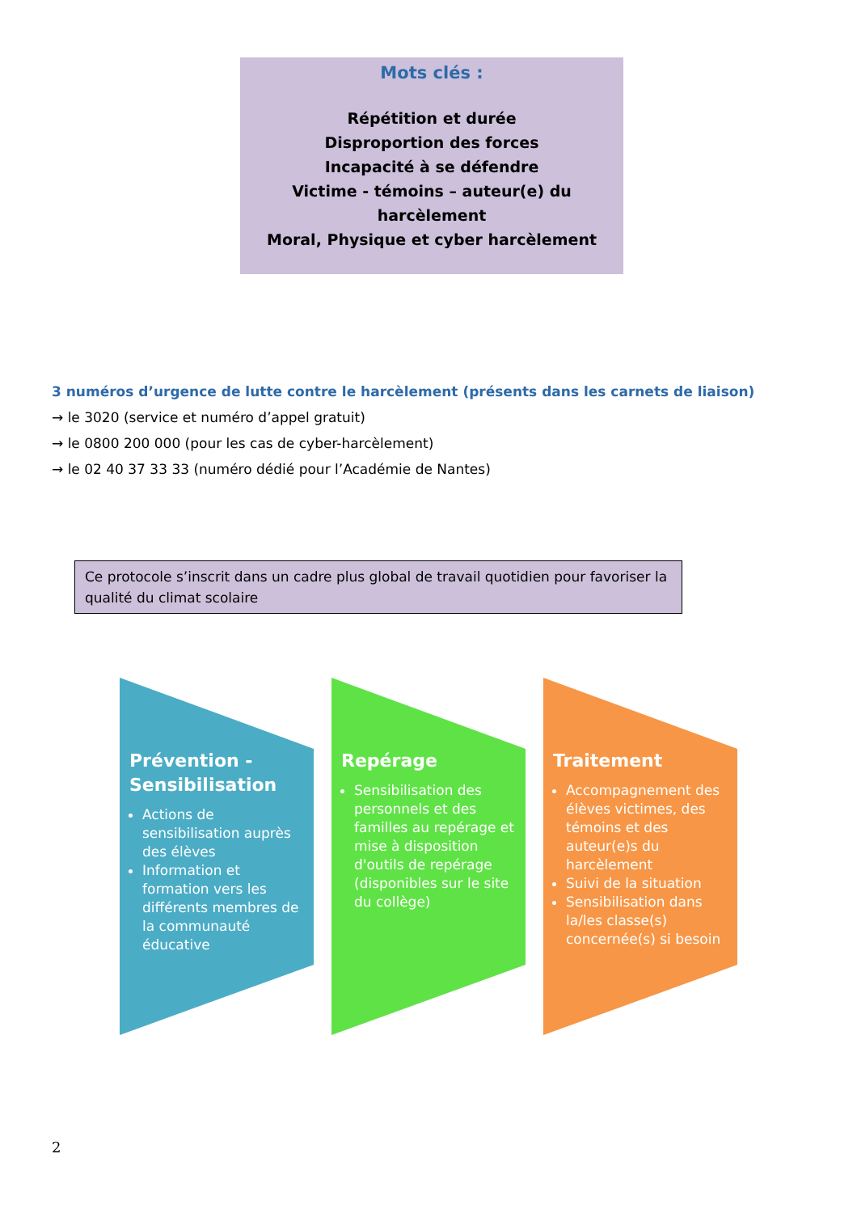Mots clés :
Répétition et durée
Disproportion des forces
Incapacité à se défendre
Victime - témoins – auteur(e) du harcèlement
Moral, Physique et cyber harcèlement
3 numéros d’urgence de lutte contre le harcèlement (présents dans les carnets de liaison)
→ le 3020 (service et numéro d’appel gratuit)
→ le 0800 200 000 (pour les cas de cyber-harcèlement)
→ le 02 40 37 33 33 (numéro dédié pour l’Académie de Nantes)
Ce protocole s’inscrit dans un cadre plus global de travail quotidien pour favoriser la qualité du climat scolaire
Prévention - Sensibilisation
Actions de sensibilisation auprès des élèves
Information et formation vers les différents membres de la communauté éducative
Repérage
Sensibilisation des personnels et des familles au repérage et mise à disposition d'outils de repérage (disponibles sur le site du collège)
Traitement
Accompagnement des élèves victimes, des témoins et des auteur(e)s du harcèlement
Suivi de la situation
Sensibilisation dans la/les classe(s) concernée(s) si besoin
2